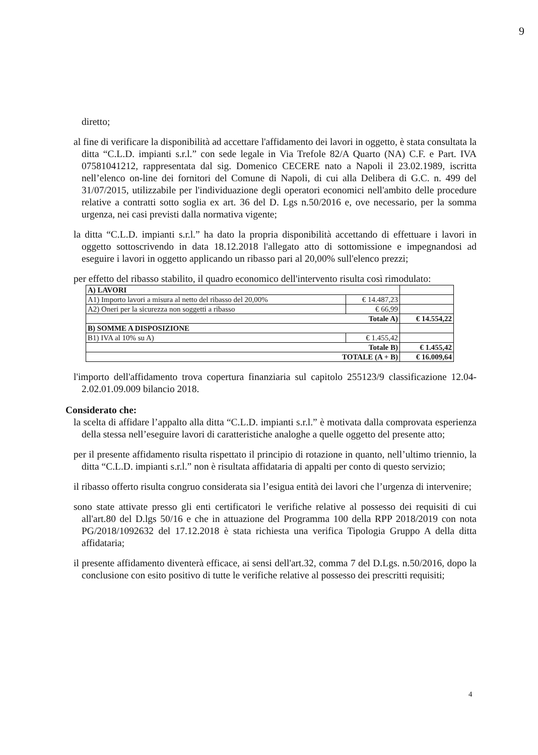9
diretto;
al fine di verificare la disponibilità ad accettare l'affidamento dei lavori in oggetto, è stata consultata la ditta “C.L.D. impianti s.r.l.” con sede legale in Via Trefole 82/A Quarto (NA) C.F. e Part. IVA 07581041212, rappresentata dal sig. Domenico CECERE nato a Napoli il 23.02.1989, iscritta nell’elenco on-line dei fornitori del Comune di Napoli, di cui alla Delibera di G.C. n. 499 del 31/07/2015, utilizzabile per l'individuazione degli operatori economici nell'ambito delle procedure relative a contratti sotto soglia ex art. 36 del D. Lgs n.50/2016 e, ove necessario, per la somma urgenza, nei casi previsti dalla normativa vigente;
la ditta “C.L.D. impianti s.r.l.” ha dato la propria disponibilità accettando di effettuare i lavori in oggetto sottoscrivendo in data 18.12.2018 l'allegato atto di sottomissione e impegnandosi ad eseguire i lavori in oggetto applicando un ribasso pari al 20,00% sull'elenco prezzi;
per effetto del ribasso stabilito, il quadro economico dell'intervento risulta così rimodulato:
| A) LAVORI | | |
| A1) Importo lavori a misura al netto del ribasso del 20,00% | € 14.487,23 | |
| A2) Oneri per la sicurezza non soggetti a ribasso | € 66,99 | |
| Totale A) | | € 14.554,22 |
| B) SOMME A DISPOSIZIONE | | |
| B1) IVA al 10% su A) | € 1.455,42 | |
| Totale B) | | € 1.455,42 |
| TOTALE (A + B) | | € 16.009,64 |
l'importo dell'affidamento trova copertura finanziaria sul capitolo 255123/9 classificazione 12.04-2.02.01.09.009 bilancio 2018.
Considerato che:
la scelta di affidare l’appalto alla ditta “C.L.D. impianti s.r.l.” è motivata dalla comprovata esperienza della stessa nell’eseguire lavori di caratteristiche analoghe a quelle oggetto del presente atto;
per il presente affidamento risulta rispettato il principio di rotazione in quanto, nell’ultimo triennio, la ditta “C.L.D. impianti s.r.l.” non è risultata affidataria di appalti per conto di questo servizio;
il ribasso offerto risulta congruo considerata sia l’esigua entità dei lavori che l’urgenza di intervenire;
sono state attivate presso gli enti certificatori le verifiche relative al possesso dei requisiti di cui all'art.80 del D.lgs 50/16 e che in attuazione del Programma 100 della RPP 2018/2019 con nota PG/2018/1092632 del 17.12.2018 è stata richiesta una verifica Tipologia Gruppo A della ditta affidataria;
il presente affidamento diventerà efficace, ai sensi dell'art.32, comma 7 del D.Lgs. n.50/2016, dopo la conclusione con esito positivo di tutte le verifiche relative al possesso dei prescritti requisiti;
4